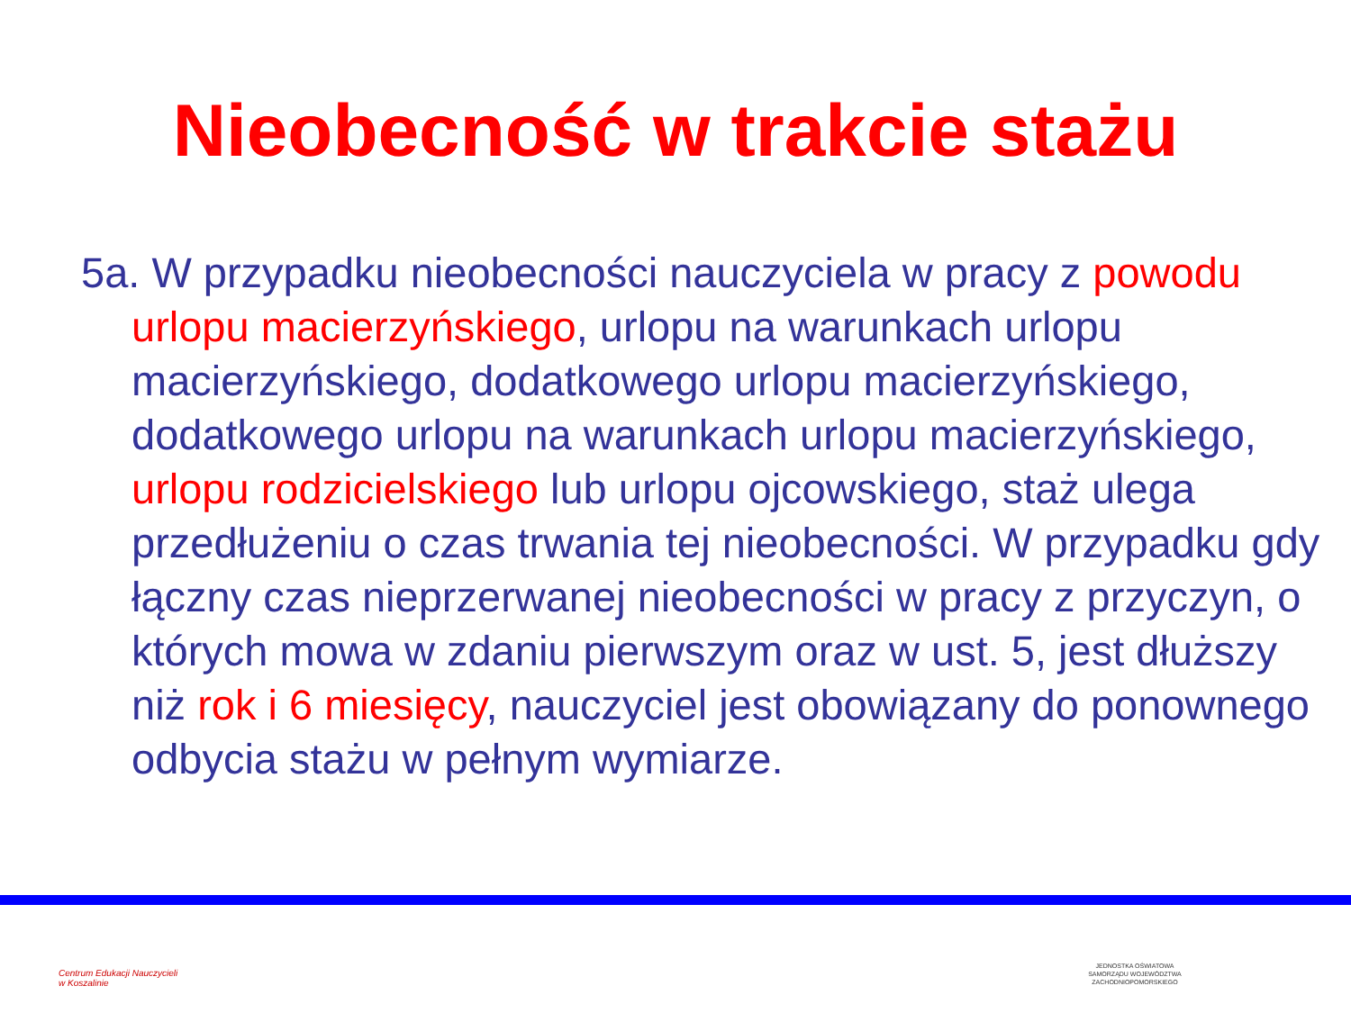Nieobecność w trakcie stażu
5a. W przypadku nieobecności nauczyciela w pracy z powodu urlopu macierzyńskiego, urlopu na warunkach urlopu macierzyńskiego, dodatkowego urlopu macierzyńskiego, dodatkowego urlopu na warunkach urlopu macierzyńskiego, urlopu rodzicielskiego lub urlopu ojcowskiego, staż ulega przedłużeniu o czas trwania tej nieobecności. W przypadku gdy łączny czas nieprzerwanej nieobecności w pracy z przyczyn, o których mowa w zdaniu pierwszym oraz w ust. 5, jest dłuższy niż rok i 6 miesięcy, nauczyciel jest obowiązany do ponownego odbycia stażu w pełnym wymiarze.
Centrum Edukacji Nauczycieli
w Koszalinie
JEDNOSTKA OŚWIATOWA
SAMORZĄDU WOJEWÓDZTWA
ZACHODNIOPOMORSKIEGO